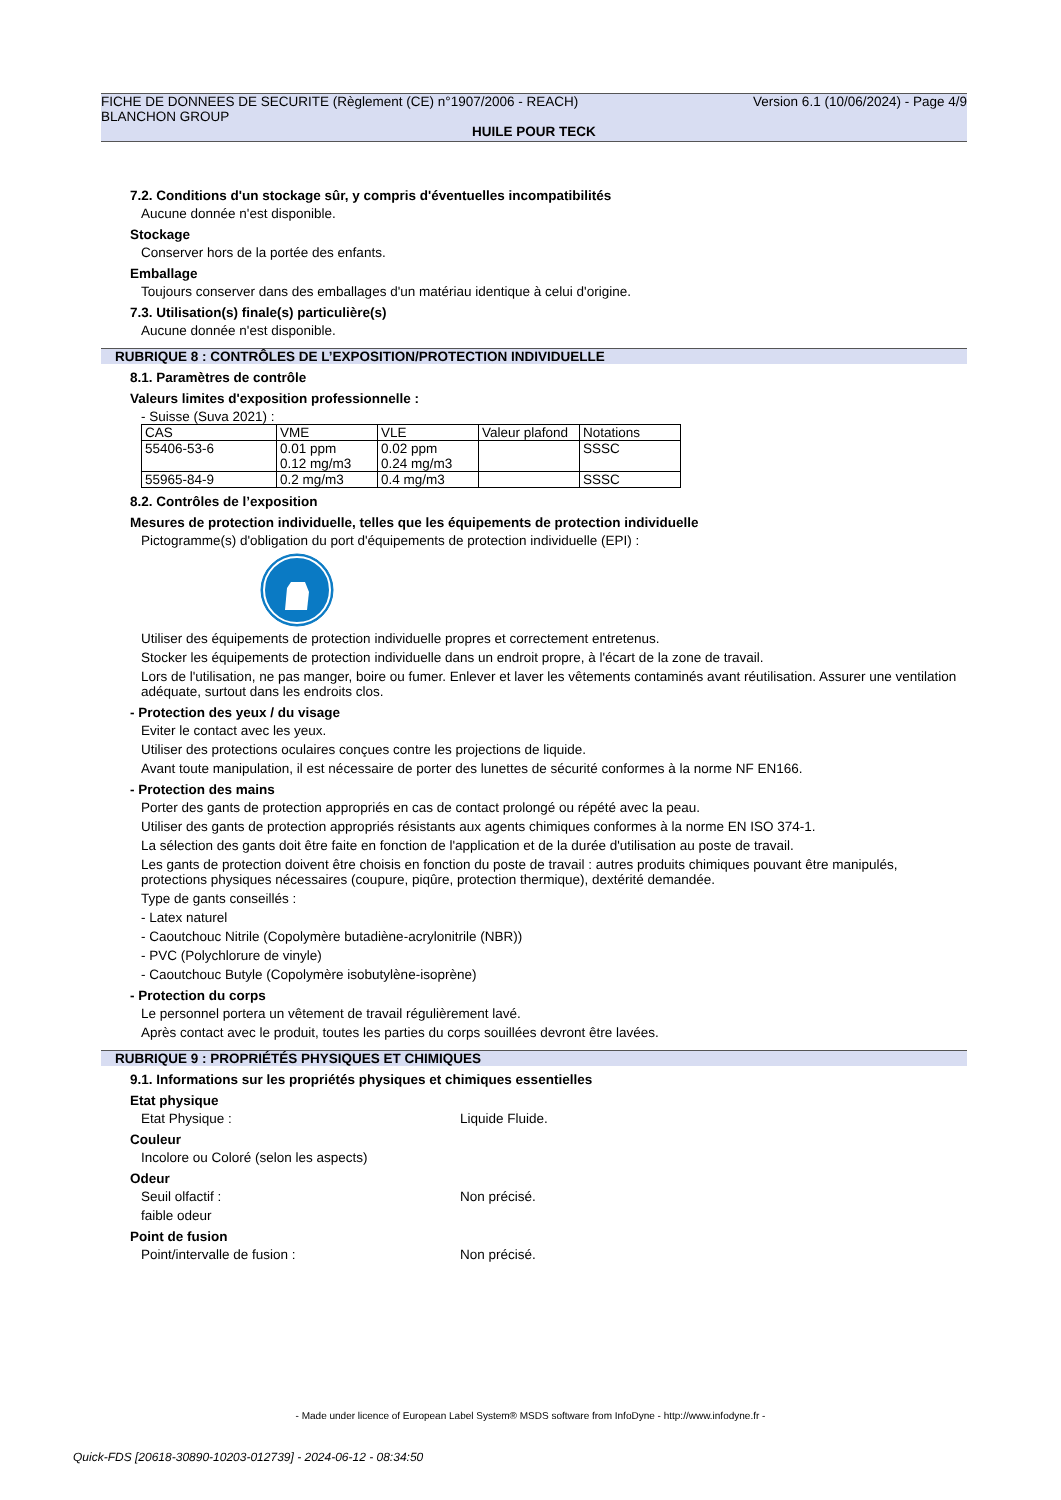Version 6.1 (10/06/2024) - Page 4/9 FICHE DE DONNEES DE SECURITE (Règlement (CE) n°1907/2006 - REACH)
BLANCHON GROUP
HUILE POUR TECK
7.2. Conditions d'un stockage sûr, y compris d'éventuelles incompatibilités
Aucune donnée n'est disponible.
Stockage
Conserver hors de la portée des enfants.
Emballage
Toujours conserver dans des emballages d'un matériau identique à celui d'origine.
7.3. Utilisation(s) finale(s) particulière(s)
Aucune donnée n'est disponible.
RUBRIQUE 8 : CONTRÔLES DE L’EXPOSITION/PROTECTION INDIVIDUELLE
8.1. Paramètres de contrôle
Valeurs limites d'exposition professionnelle :
- Suisse (Suva 2021) :
| CAS | VME | VLE | Valeur plafond | Notations |
| 55406-53-6 | 0.01 ppm 0.12 mg/m3 | 0.02 ppm 0.24 mg/m3 | | SSSC |
| 55965-84-9 | 0.2 mg/m3 | 0.4 mg/m3 | | SSSC |
8.2. Contrôles de l’exposition
Mesures de protection individuelle, telles que les équipements de protection individuelle
Pictogramme(s) d'obligation du port d'équipements de protection individuelle (EPI) :
Utiliser des équipements de protection individuelle propres et correctement entretenus.
Stocker les équipements de protection individuelle dans un endroit propre, à l'écart de la zone de travail.
Lors de l'utilisation, ne pas manger, boire ou fumer. Enlever et laver les vêtements contaminés avant réutilisation. Assurer une ventilation adéquate, surtout dans les endroits clos.
- Protection des yeux / du visage
Eviter le contact avec les yeux.
Utiliser des protections oculaires conçues contre les projections de liquide.
Avant toute manipulation, il est nécessaire de porter des lunettes de sécurité conformes à la norme NF EN166.
- Protection des mains
Porter des gants de protection appropriés en cas de contact prolongé ou répété avec la peau.
Utiliser des gants de protection appropriés résistants aux agents chimiques conformes à la norme EN ISO 374-1.
La sélection des gants doit être faite en fonction de l'application et de la durée d'utilisation au poste de travail.
Les gants de protection doivent être choisis en fonction du poste de travail : autres produits chimiques pouvant être manipulés, protections physiques nécessaires (coupure, piqûre, protection thermique), dextérité demandée.
Type de gants conseillés :
- Latex naturel
- Caoutchouc Nitrile (Copolymère butadiène-acrylonitrile (NBR))
- PVC (Polychlorure de vinyle)
- Caoutchouc Butyle (Copolymère isobutylène-isoprène)
- Protection du corps
Le personnel portera un vêtement de travail régulièrement lavé.
Après contact avec le produit, toutes les parties du corps souillées devront être lavées.
RUBRIQUE 9 : PROPRIÉTÉS PHYSIQUES ET CHIMIQUES
9.1. Informations sur les propriétés physiques et chimiques essentielles
Etat physique
Etat Physique : Liquide Fluide.
Couleur
Incolore ou Coloré (selon les aspects)
Odeur
Seuil olfactif : Non précisé.
faible odeur
Point de fusion
Point/intervalle de fusion : Non précisé.
- Made under licence of European Label System® MSDS software from InfoDyne - http://www.infodyne.fr -
Quick-FDS [20618-30890-10203-012739] - 2024-06-12 - 08:34:50